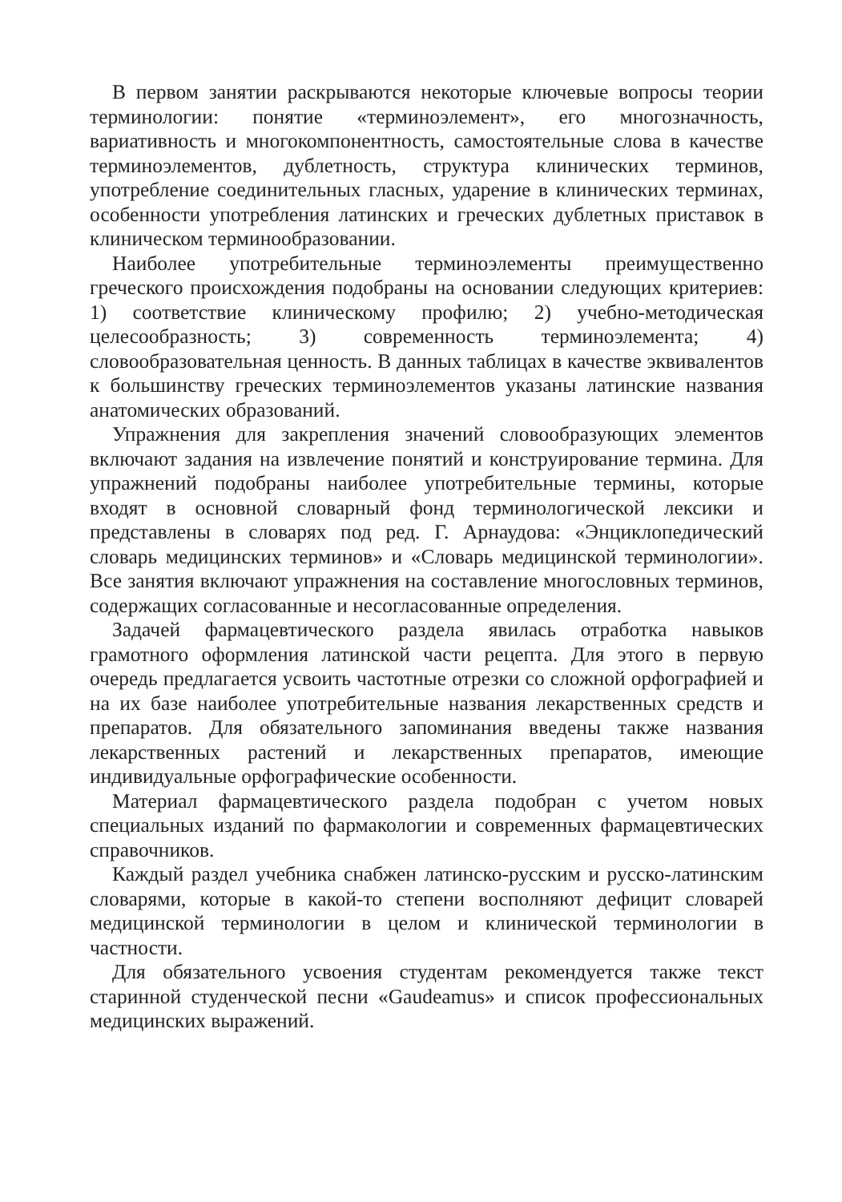В первом занятии раскрываются некоторые ключевые вопросы теории терминологии: понятие «терминоэлемент», его многозначность, вариативность и многокомпонентность, самостоятельные слова в качестве терминоэлементов, дублетность, структура клинических терминов, употребление соединительных гласных, ударение в клинических терминах, особенности употребления латинских и греческих дублетных приставок в клиническом терминообразовании.
Наиболее употребительные терминоэлементы преимущественно греческого происхождения подобраны на основании следующих критериев: 1) соответствие клиническому профилю; 2) учебно-методическая целесообразность; 3) современность терминоэлемента; 4) словообразовательная ценность. В данных таблицах в качестве эквивалентов к большинству греческих терминоэлементов указаны латинские названия анатомических образований.
Упражнения для закрепления значений словообразующих элементов включают задания на извлечение понятий и конструирование термина. Для упражнений подобраны наиболее употребительные термины, которые входят в основной словарный фонд терминологической лексики и представлены в словарях под ред. Г. Арнаудова: «Энциклопедический словарь медицинских терминов» и «Словарь медицинской терминологии». Все занятия включают упражнения на составление многословных терминов, содержащих согласованные и несогласованные определения.
Задачей фармацевтического раздела явилась отработка навыков грамотного оформления латинской части рецепта. Для этого в первую очередь предлагается усвоить частотные отрезки со сложной орфографией и на их базе наиболее употребительные названия лекарственных средств и препаратов. Для обязательного запоминания введены также названия лекарственных растений и лекарственных препаратов, имеющие индивидуальные орфографические особенности.
Материал фармацевтического раздела подобран с учетом новых специальных изданий по фармакологии и современных фармацевтических справочников.
Каждый раздел учебника снабжен латинско-русским и русско-латинским словарями, которые в какой-то степени восполняют дефицит словарей медицинской терминологии в целом и клинической терминологии в частности.
Для обязательного усвоения студентам рекомендуется также текст старинной студенческой песни «Gaudeamus» и список профессиональных медицинских выражений.